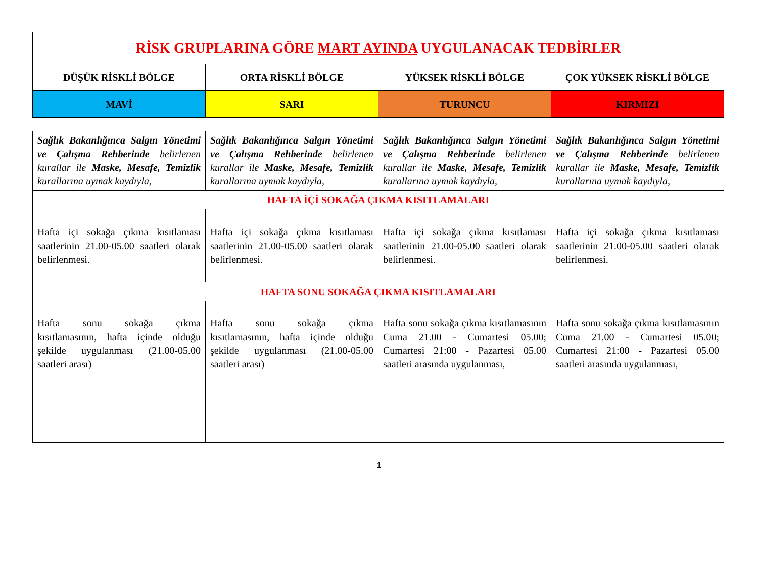| RİSK GRUPLARINA GÖRE MART AYINDA UYGULANACAK TEDBİRLER | | | |
| DÜŞÜK RİSKLİ BÖLGE | ORTA RİSKLİ BÖLGE | YÜKSEK RİSKLİ BÖLGE | ÇOK YÜKSEK RİSKLİ BÖLGE |
| MAVİ | SARI | TURUNCU | KIRMIZI |
| Sağlık Bakanlığınca Salgın Yönetimi ve Çalışma Rehberinde belirlenen kurallar ile Maske, Mesafe, Temizlik kurallarına uymak kaydıyla, | Sağlık Bakanlığınca Salgın Yönetimi ve Çalışma Rehberinde belirlenen kurallar ile Maske, Mesafe, Temizlik kurallarına uymak kaydıyla, | Sağlık Bakanlığınca Salgın Yönetimi ve Çalışma Rehberinde belirlenen kurallar ile Maske, Mesafe, Temizlik kurallarına uymak kaydıyla, | Sağlık Bakanlığınca Salgın Yönetimi ve Çalışma Rehberinde belirlenen kurallar ile Maske, Mesafe, Temizlik kurallarına uymak kaydıyla, |
| HAFTA İÇİ SOKAĞA ÇIKMA KISITLAMALARI | | | |
| Hafta içi sokağa çıkma kısıtlaması saatlerinin 21.00-05.00 saatleri olarak belirlenmesi. | Hafta içi sokağa çıkma kısıtlaması saatlerinin 21.00-05.00 saatleri olarak belirlenmesi. | Hafta içi sokağa çıkma kısıtlaması saatlerinin 21.00-05.00 saatleri olarak belirlenmesi. | Hafta içi sokağa çıkma kısıtlaması saatlerinin 21.00-05.00 saatleri olarak belirlenmesi. |
| HAFTA SONU SOKAĞA ÇIKMA KISITLAMALARI | | | |
| Hafta sonu sokağa çıkma kısıtlamasının, hafta içinde olduğu şekilde uygulanması (21.00-05.00 saatleri arası) | Hafta sonu sokağa çıkma kısıtlamasının, hafta içinde olduğu şekilde uygulanması (21.00-05.00 saatleri arası) | Hafta sonu sokağa çıkma kısıtlamasının Cuma 21.00 - Cumartesi 05.00; Cumartesi 21:00 - Pazartesi 05.00 saatleri arasında uygulanması, | Hafta sonu sokağa çıkma kısıtlamasının Cuma 21.00 - Cumartesi 05.00; Cumartesi 21:00 - Pazartesi 05.00 saatleri arasında uygulanması, |
1